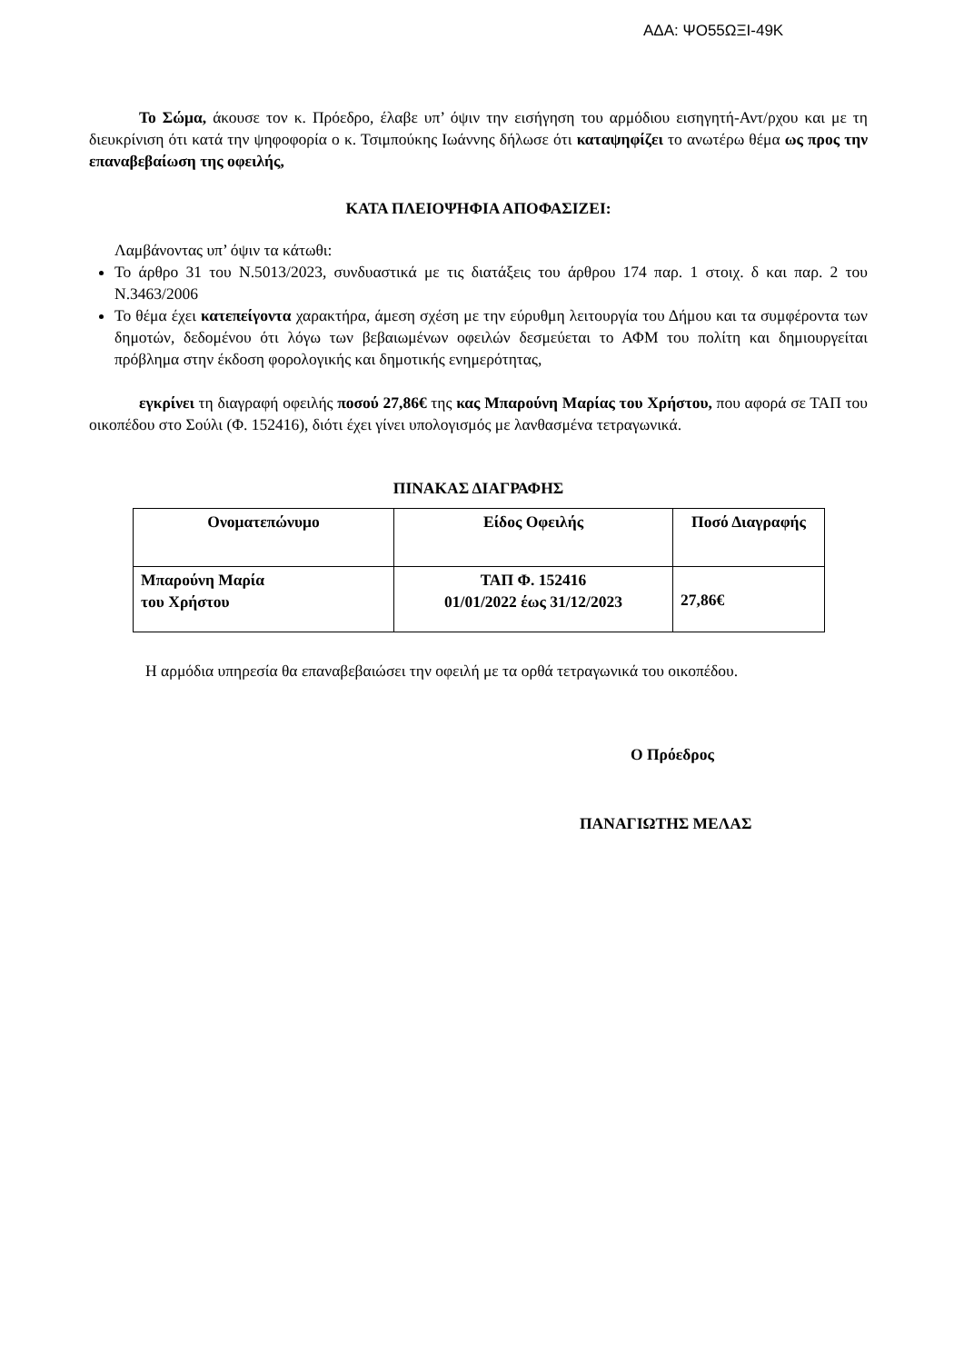ΑΔΑ: ΨΟ55ΩΞΙ-49Κ
Το Σώμα, άκουσε τον κ. Πρόεδρο, έλαβε υπ’ όψιν την εισήγηση του αρμόδιου εισηγητή-Αντ/ρχου και με τη διευκρίνιση ότι κατά την ψηφοφορία ο κ. Τσιμπούκης Ιωάννης δήλωσε ότι καταψηφίζει το ανωτέρω θέμα ως προς την επαναβεβαίωση της οφειλής,
ΚΑΤΑ ΠΛΕΙΟΨΗΦΙΑ ΑΠΟΦΑΣΙΖΕΙ:
Λαμβάνοντας υπ’ όψιν τα κάτωθι:
Το άρθρο 31 του Ν.5013/2023, συνδυαστικά με τις διατάξεις του άρθρου 174 παρ. 1 στοιχ. δ και παρ. 2 του Ν.3463/2006
Το θέμα έχει κατεπείγοντα χαρακτήρα, άμεση σχέση με την εύρυθμη λειτουργία του Δήμου και τα συμφέροντα των δημοτών, δεδομένου ότι λόγω των βεβαιωμένων οφειλών δεσμεύεται το ΑΦΜ του πολίτη και δημιουργείται πρόβλημα στην έκδοση φορολογικής και δημοτικής ενημερότητας,
εγκρίνει τη διαγραφή οφειλής ποσού 27,86€ της κας Μπαρούνη Μαρίας του Χρήστου, που αφορά σε ΤΑΠ του οικοπέδου στο Σούλι (Φ. 152416), διότι έχει γίνει υπολογισμός με λανθασμένα τετραγωνικά.
ΠΙΝΑΚΑΣ ΔΙΑΓΡΑΦΗΣ
| Ονοματεπώνυμο | Είδος Οφειλής | Ποσό Διαγραφής |
| --- | --- | --- |
| Μπαρούνη Μαρία του Χρήστου | ΤΑΠ Φ. 152416 01/01/2022 έως 31/12/2023 | 27,86€ |
Η αρμόδια υπηρεσία θα επαναβεβαιώσει την οφειλή με τα ορθά τετραγωνικά του οικοπέδου.
Ο Πρόεδρος
ΠΑΝΑΓΙΩΤΗΣ ΜΕΛΑΣ